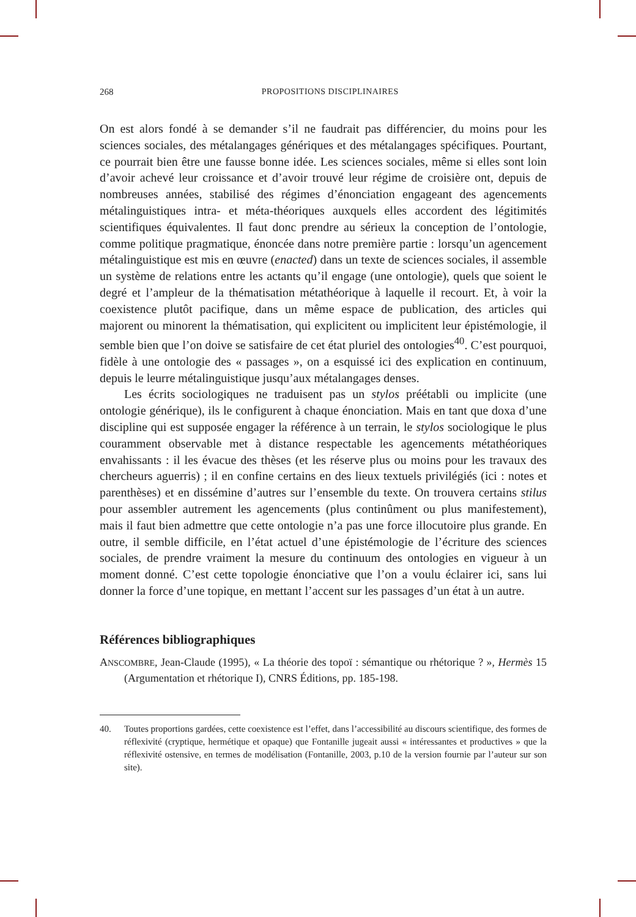268 PROPOSITIONS DISCIPLINAIRES
On est alors fondé à se demander s’il ne faudrait pas différencier, du moins pour les sciences sociales, des métalangages génériques et des métalangages spécifiques. Pourtant, ce pourrait bien être une fausse bonne idée. Les sciences sociales, même si elles sont loin d’avoir achevé leur croissance et d’avoir trouvé leur régime de croisière ont, depuis de nombreuses années, stabilisé des régimes d’énonciation engageant des agencements métalinguistiques intra- et méta-théoriques auxquels elles accordent des légitimités scientifiques équivalentes. Il faut donc prendre au sérieux la conception de l’ontologie, comme politique pragmatique, énoncée dans notre première partie : lorsqu’un agencement métalinguistique est mis en œuvre (enacted) dans un texte de sciences sociales, il assemble un système de relations entre les actants qu’il engage (une ontologie), quels que soient le degré et l’ampleur de la thématisation métathéorique à laquelle il recourt. Et, à voir la coexistence plutôt pacifique, dans un même espace de publication, des articles qui majorent ou minorent la thématisation, qui explicitent ou implicitent leur épistémologie, il semble bien que l’on doive se satisfaire de cet état pluriel des ontologies<sup>40</sup>. C’est pourquoi, fidèle à une ontologie des « passages », on a esquissé ici des explication en continuum, depuis le leurre métalinguistique jusqu’aux métalangages denses.
Les écrits sociologiques ne traduisent pas un stylos préétabli ou implicite (une ontologie générique), ils le configurent à chaque énonciation. Mais en tant que doxa d’une discipline qui est supposée engager la référence à un terrain, le stylos sociologique le plus couramment observable met à distance respectable les agencements métathéoriques envahissants : il les évacue des thèses (et les réserve plus ou moins pour les travaux des chercheurs aguerris) ; il en confine certains en des lieux textuels privilégiés (ici : notes et parenthèses) et en dissémine d’autres sur l’ensemble du texte. On trouvera certains stilus pour assembler autrement les agencements (plus continûment ou plus manifestement), mais il faut bien admettre que cette ontologie n’a pas une force illocutoire plus grande. En outre, il semble difficile, en l’état actuel d’une épistémologie de l’écriture des sciences sociales, de prendre vraiment la mesure du continuum des ontologies en vigueur à un moment donné. C’est cette topologie énonciative que l’on a voulu éclairer ici, sans lui donner la force d’une topique, en mettant l’accent sur les passages d’un état à un autre.
Références bibliographiques
ANSCOMBRE, Jean-Claude (1995), « La théorie des topoï : sémantique ou rhétorique ? », Hermès 15 (Argumentation et rhétorique I), CNRS Éditions, pp. 185-198.
40. Toutes proportions gardées, cette coexistence est l’effet, dans l’accessibilité au discours scientifique, des formes de réflexivité (cryptique, hermétique et opaque) que Fontanille jugeait aussi « intéressantes et productives » que la réflexivité ostensive, en termes de modélisation (Fontanille, 2003, p.10 de la version fournie par l’auteur sur son site).